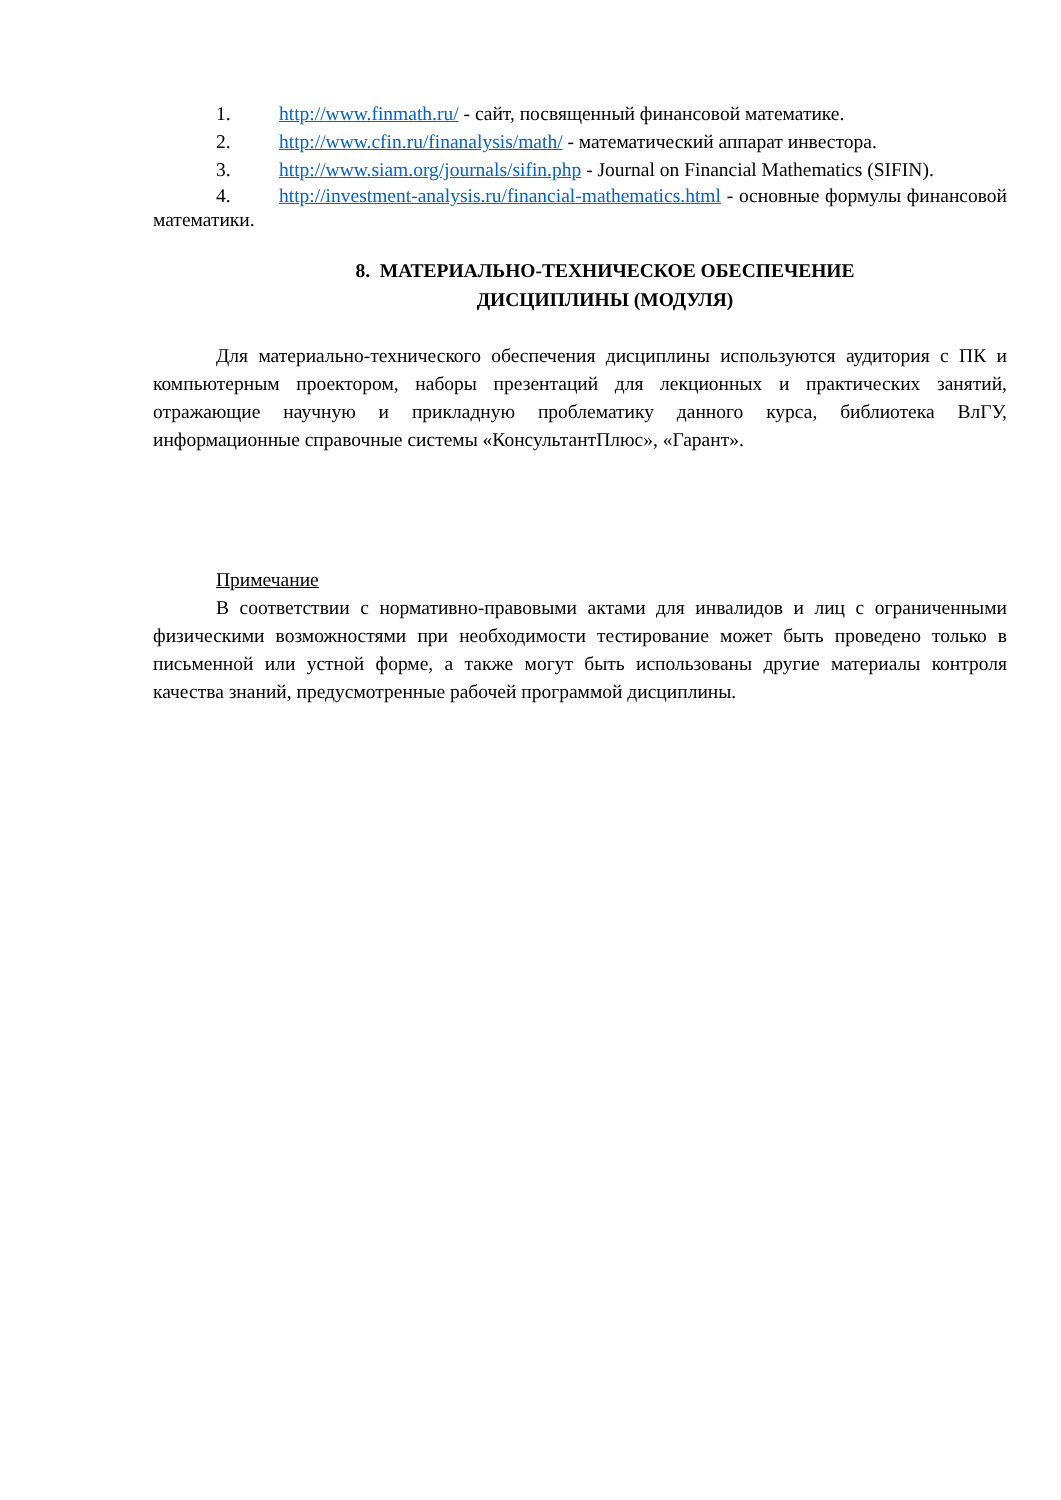1. http://www.finmath.ru/ - сайт, посвященный финансовой математике.
2. http://www.cfin.ru/finanalysis/math/ - математический аппарат инвестора.
3. http://www.siam.org/journals/sifin.php - Journal on Financial Mathematics (SIFIN).
4. http://investment-analysis.ru/financial-mathematics.html - основные формулы финансовой математики.
8. МАТЕРИАЛЬНО-ТЕХНИЧЕСКОЕ ОБЕСПЕЧЕНИЕ
ДИСЦИПЛИНЫ (МОДУЛЯ)
Для материально-технического обеспечения дисциплины используются аудитория с ПК и компьютерным проектором, наборы презентаций для лекционных и практических занятий, отражающие научную и прикладную проблематику данного курса, библиотека ВлГУ, информационные справочные системы «КонсультантПлюс», «Гарант».
Примечание
В соответствии с нормативно-правовыми актами для инвалидов и лиц с ограниченными физическими возможностями при необходимости тестирование может быть проведено только в письменной или устной форме, а также могут быть использованы другие материалы контроля качества знаний, предусмотренные рабочей программой дисциплины.